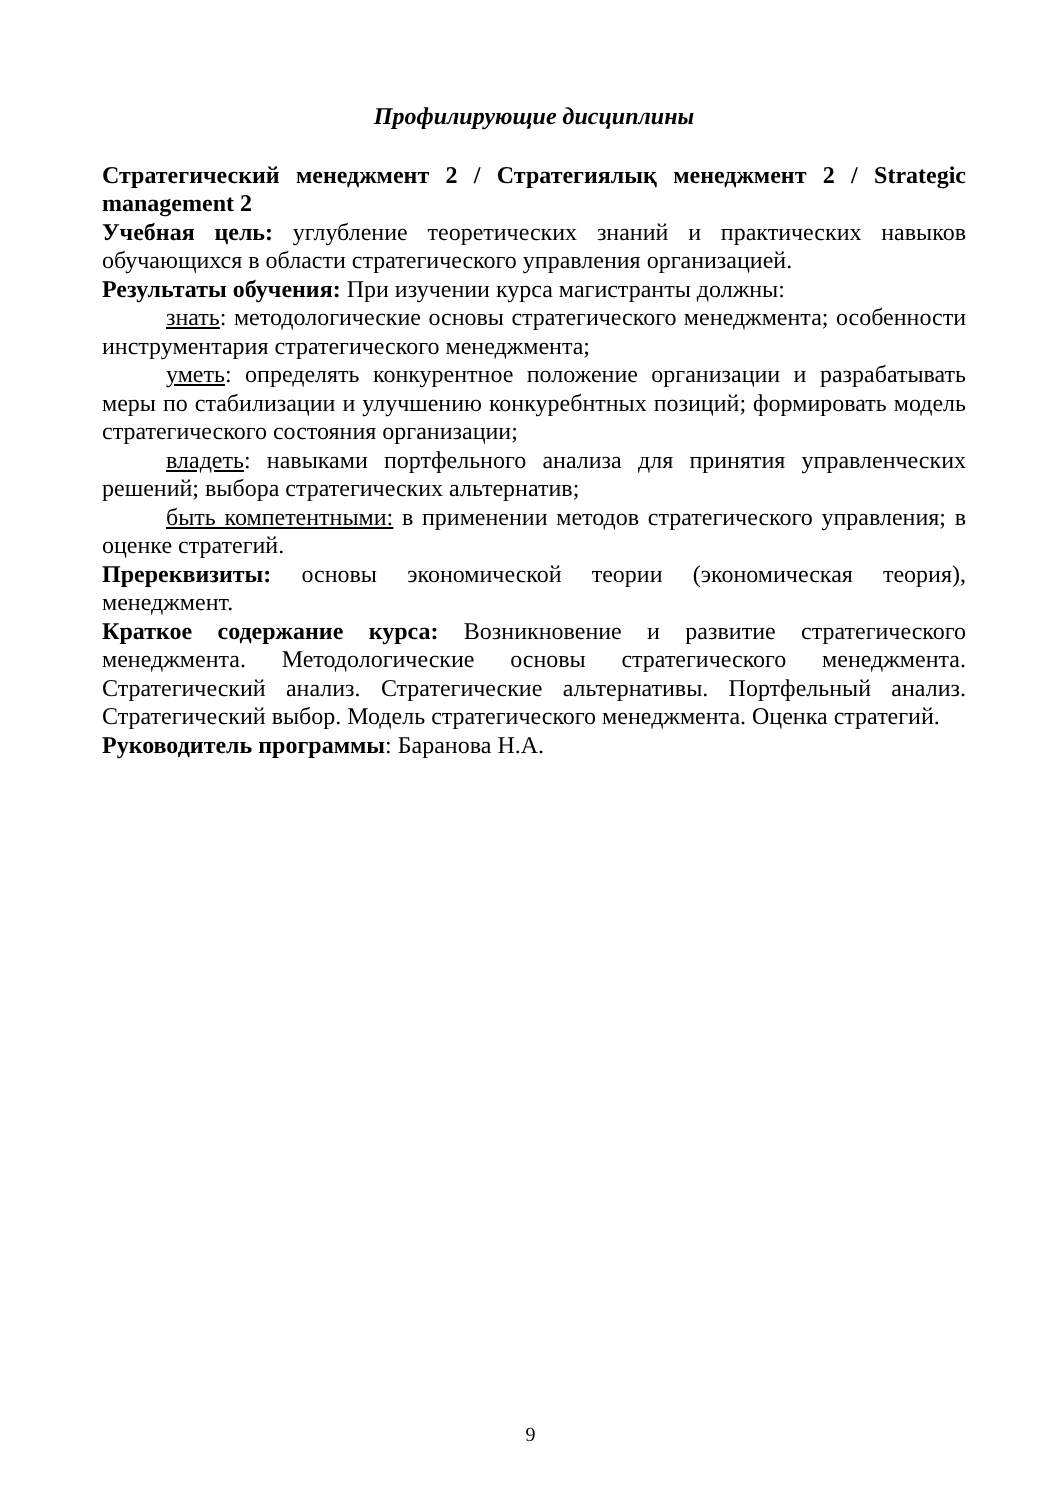Профилирующие дисциплины
Стратегический менеджмент 2 / Стратегиялық менеджмент 2 / Strategic management 2
Учебная цель: углубление теоретических знаний и практических навыков обучающихся в области стратегического управления организацией.
Результаты обучения: При изучении курса магистранты должны:
знать: методологические основы стратегического менеджмента; особенности инструментария стратегического менеджмента;
уметь: определять конкурентное положение организации и разрабатывать меры по стабилизации и улучшению конкуребнтных позиций; формировать модель стратегического состояния организации;
владеть: навыками портфельного анализа для принятия управленческих решений; выбора стратегических альтернатив;
быть компетентными: в применении методов стратегического управления; в оценке стратегий.
Пререквизиты: основы экономической теории (экономическая теория), менеджмент.
Краткое содержание курса: Возникновение и развитие стратегического менеджмента. Методологические основы стратегического менеджмента. Стратегический анализ. Стратегические альтернативы. Портфельный анализ. Стратегический выбор. Модель стратегического менеджмента. Оценка стратегий.
Руководитель программы: Баранова Н.А.
9